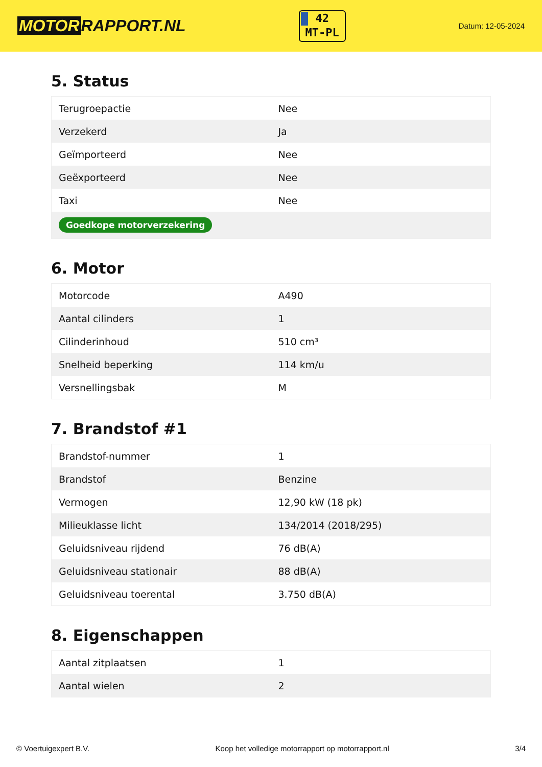MOTOR RAPPORT.NL
42
MT-PL
Datum: 12-05-2024
5. Status
| Terugroepactie | Nee |
| Verzekerd | Ja |
| Geïmporteerd | Nee |
| Geëxporteerd | Nee |
| Taxi | Nee |
| Goedkope motorverzekering | |
6. Motor
| Motorcode | A490 |
| Aantal cilinders | 1 |
| Cilinderinhoud | 510 cm³ |
| Snelheid beperking | 114 km/u |
| Versnellingsbak | M |
7. Brandstof #1
| Brandstof-nummer | 1 |
| Brandstof | Benzine |
| Vermogen | 12,90 kW (18 pk) |
| Milieuklasse licht | 134/2014 (2018/295) |
| Geluidsniveau rijdend | 76 dB(A) |
| Geluidsniveau stationair | 88 dB(A) |
| Geluidsniveau toerental | 3.750 dB(A) |
8. Eigenschappen
| Aantal zitplaatsen | 1 |
| Aantal wielen | 2 |
© Voertuigexpert B.V. Koop het volledige motorrapport op motorrapport.nl 3/4